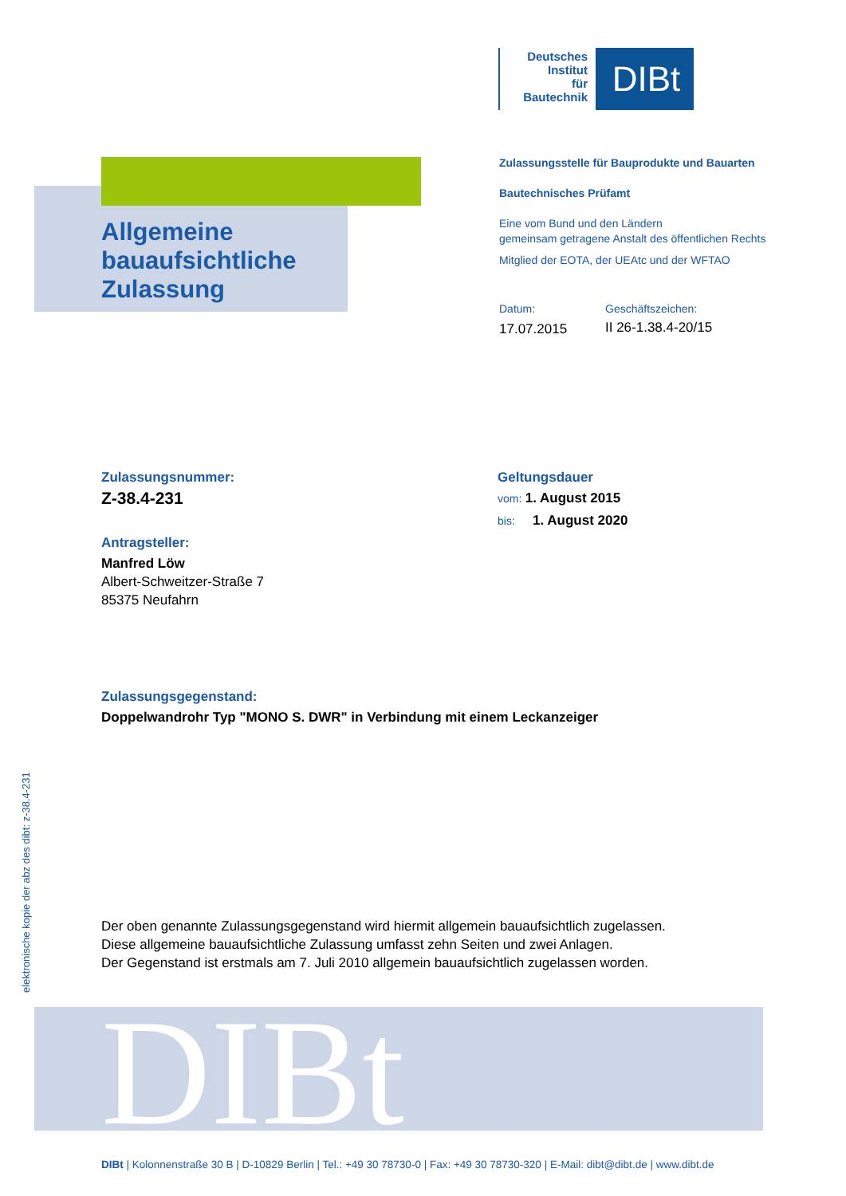DIBt
Deutsches
Institut
für
Bautechnik
DIBt
Allgemeine
bauaufsichtliche
Zulassung
Zulassungsstelle für Bauprodukte und Bauarten
Bautechnisches Prüfamt
Eine vom Bund und den Ländern
gemeinsam getragene Anstalt des öffentlichen Rechts
Mitglied der EOTA, der UEAtc und der WFTAO
Datum:
17.07.2015
Geschäftszeichen:
II 26-1.38.4-20/15
Zulassungsnummer:
Z-38.4-231
Antragsteller:
Manfred Löw
Albert-Schweitzer-Straße 7
85375 Neufahrn
Geltungsdauer
vom: 1. August 2015
bis: 1. August 2020
Zulassungsgegenstand:
Doppelwandrohr Typ "MONO S. DWR" in Verbindung mit einem Leckanzeiger
Der oben genannte Zulassungsgegenstand wird hiermit allgemein bauaufsichtlich zugelassen.
Diese allgemeine bauaufsichtliche Zulassung umfasst zehn Seiten und zwei Anlagen.
Der Gegenstand ist erstmals am 7. Juli 2010 allgemein bauaufsichtlich zugelassen worden.
elektronische kopie der abz des dibt: z-38.4-231
DIBt | Kolonnenstraße 30 B | D-10829 Berlin | Tel.: +49 30 78730-0 | Fax: +49 30 78730-320 | E-Mail: dibt@dibt.de | www.dibt.de